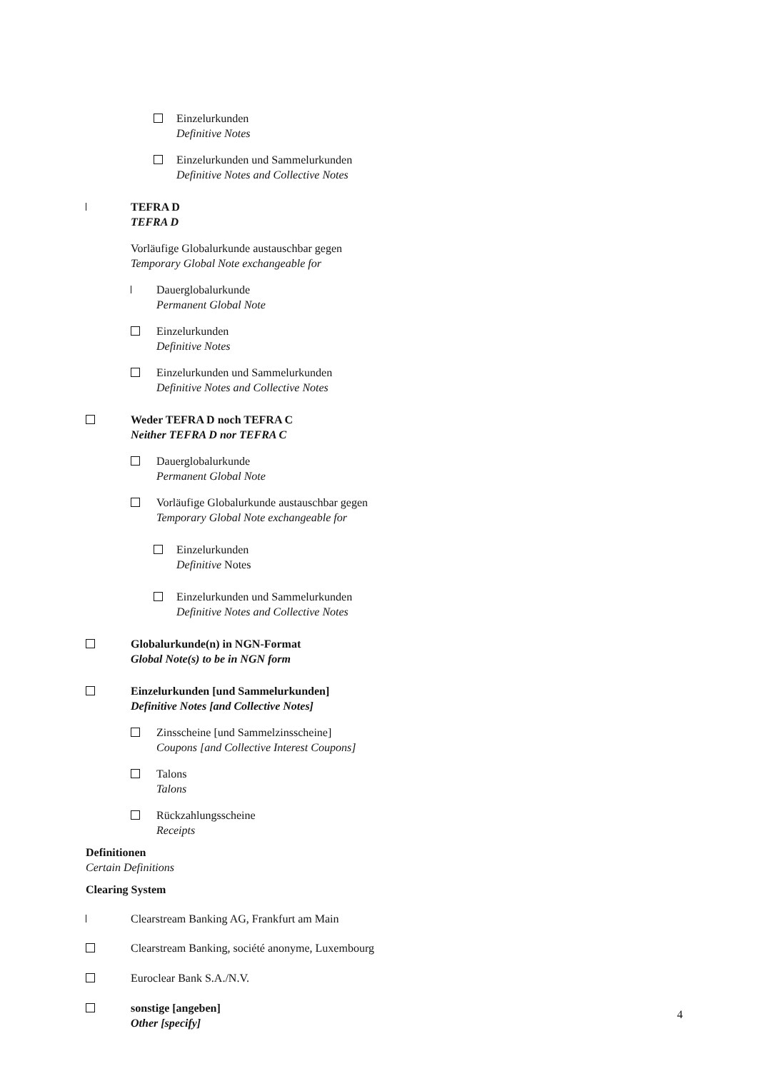Einzelurkunden
Definitive Notes
Einzelurkunden und Sammelurkunden
Definitive Notes and Collective Notes
TEFRA D
TEFRA D
Vorläufige Globalurkunde austauschbar gegen
Temporary Global Note exchangeable for
Dauerglobalurkunde
Permanent Global Note
Einzelurkunden
Definitive Notes
Einzelurkunden und Sammelurkunden
Definitive Notes and Collective Notes
Weder TEFRA D noch TEFRA C
Neither TEFRA D nor TEFRA C
Dauerglobalurkunde
Permanent Global Note
Vorläufige Globalurkunde austauschbar gegen
Temporary Global Note exchangeable for
Einzelurkunden
Definitive Notes
Einzelurkunden und Sammelurkunden
Definitive Notes and Collective Notes
Globalurkunde(n) in NGN-Format
Global Note(s) to be in NGN form
Einzelurkunden [und Sammelurkunden]
Definitive Notes [and Collective Notes]
Zinsscheine [und Sammelzinsscheine]
Coupons [and Collective Interest Coupons]
Talons
Talons
Rückzahlungsscheine
Receipts
Definitionen
Certain Definitions
Clearing System
Clearstream Banking AG, Frankfurt am Main
Clearstream Banking, société anonyme, Luxembourg
Euroclear Bank S.A./N.V.
sonstige [angeben]
Other [specify]
4